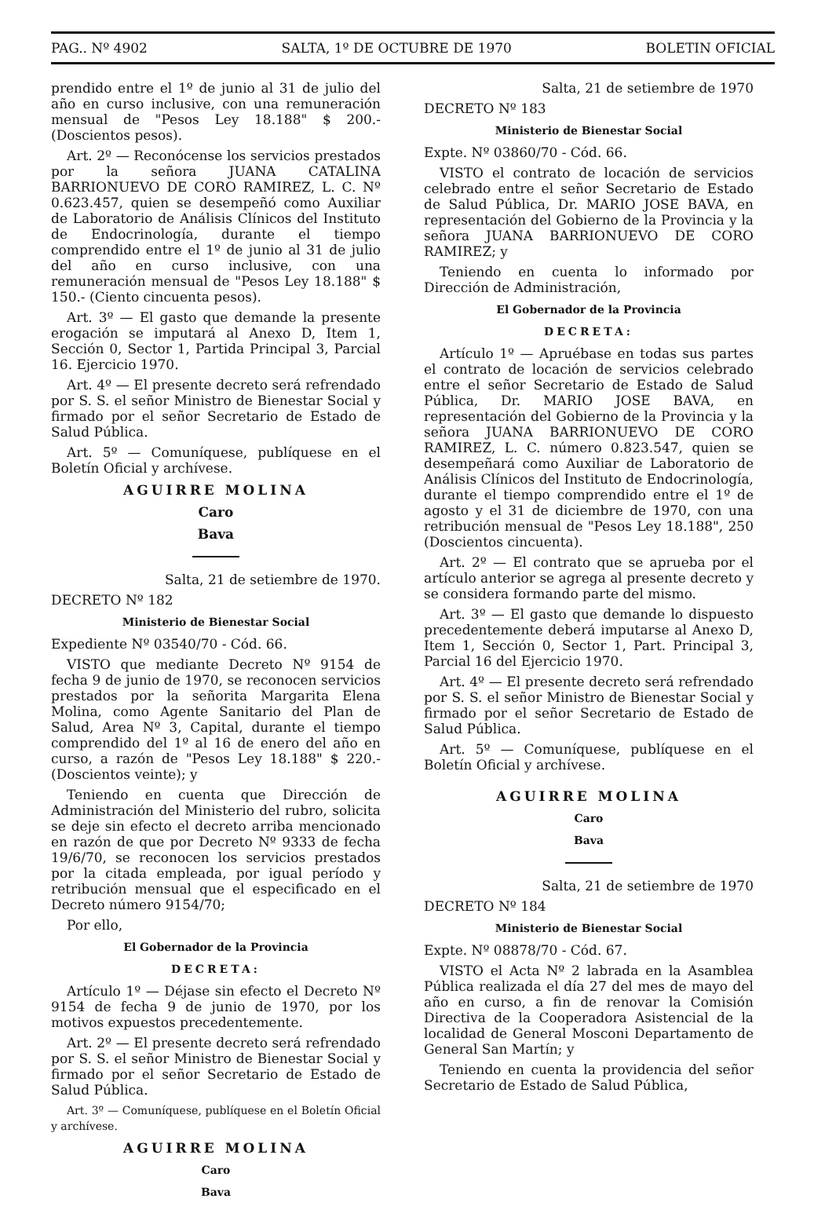PAG.. Nº 4902 SALTA, 1º DE OCTUBRE DE 1970 BOLETIN OFICIAL
prendido entre el 1º de junio al 31 de julio del año en curso inclusive, con una remuneración mensual de "Pesos Ley 18.188" $ 200.- (Doscientos pesos).
Art. 2º — Reconócense los servicios prestados por la señora JUANA CATALINA BARRIONUEVO DE CORO RAMIREZ, L. C. Nº 0.623.457, quien se desempeñó como Auxiliar de Laboratorio de Análisis Clínicos del Instituto de Endocrinología, durante el tiempo comprendido entre el 1º de junio al 31 de julio del año en curso inclusive, con una remuneración mensual de "Pesos Ley 18.188" $ 150.- (Ciento cincuenta pesos).
Art. 3º — El gasto que demande la presente erogación se imputará al Anexo D, Item 1, Sección 0, Sector 1, Partida Principal 3, Parcial 16. Ejercicio 1970.
Art. 4º — El presente decreto será refrendado por S. S. el señor Ministro de Bienestar Social y firmado por el señor Secretario de Estado de Salud Pública.
Art. 5º — Comuníquese, publíquese en el Boletín Oficial y archívese.
AGUIRRE MOLINA
Caro
Bava
Salta, 21 de setiembre de 1970.
DECRETO Nº 182
Ministerio de Bienestar Social
Expediente Nº 03540/70 - Cód. 66.
VISTO que mediante Decreto Nº 9154 de fecha 9 de junio de 1970, se reconocen servicios prestados por la señorita Margarita Elena Molina, como Agente Sanitario del Plan de Salud, Area Nº 3, Capital, durante el tiempo comprendido del 1º al 16 de enero del año en curso, a razón de "Pesos Ley 18.188" $ 220.- (Doscientos veinte); y
Teniendo en cuenta que Dirección de Administración del Ministerio del rubro, solicita se deje sin efecto el decreto arriba mencionado en razón de que por Decreto Nº 9333 de fecha 19/6/70, se reconocen los servicios prestados por la citada empleada, por igual período y retribución mensual que el especificado en el Decreto número 9154/70;
Por ello,
El Gobernador de la Provincia
DECRETA:
Artículo 1º — Déjase sin efecto el Decreto Nº 9154 de fecha 9 de junio de 1970, por los motivos expuestos precedentemente.
Art. 2º — El presente decreto será refrendado por S. S. el señor Ministro de Bienestar Social y firmado por el señor Secretario de Estado de Salud Pública.
Art. 3º — Comuníquese, publíquese en el Boletín Oficial y archívese.
AGUIRRE MOLINA
Caro
Bava
Salta, 21 de setiembre de 1970
DECRETO Nº 183
Ministerio de Bienestar Social
Expte. Nº 03860/70 - Cód. 66.
VISTO el contrato de locación de servicios celebrado entre el señor Secretario de Estado de Salud Pública, Dr. MARIO JOSE BAVA, en representación del Gobierno de la Provincia y la señora JUANA BARRIONUEVO DE CORO RAMIREZ; y
Teniendo en cuenta lo informado por Dirección de Administración,
El Gobernador de la Provincia
DECRETA:
Artículo 1º — Apruébase en todas sus partes el contrato de locación de servicios celebrado entre el señor Secretario de Estado de Salud Pública, Dr. MARIO JOSE BAVA, en representación del Gobierno de la Provincia y la señora JUANA BARRIONUEVO DE CORO RAMIREZ, L. C. número 0.823.547, quien se desempeñará como Auxiliar de Laboratorio de Análisis Clínicos del Instituto de Endocrinología, durante el tiempo comprendido entre el 1º de agosto y el 31 de diciembre de 1970, con una retribución mensual de "Pesos Ley 18.188", 250 (Doscientos cincuenta).
Art. 2º — El contrato que se aprueba por el artículo anterior se agrega al presente decreto y se considera formando parte del mismo.
Art. 3º — El gasto que demande lo dispuesto precedentemente deberá imputarse al Anexo D, Item 1, Sección 0, Sector 1, Part. Principal 3, Parcial 16 del Ejercicio 1970.
Art. 4º — El presente decreto será refrendado por S. S. el señor Ministro de Bienestar Social y firmado por el señor Secretario de Estado de Salud Pública.
Art. 5º — Comuníquese, publíquese en el Boletín Oficial y archívese.
AGUIRRE MOLINA
Caro
Bava
Salta, 21 de setiembre de 1970
DECRETO Nº 184
Ministerio de Bienestar Social
Expte. Nº 08878/70 - Cód. 67.
VISTO el Acta Nº 2 labrada en la Asamblea Pública realizada el día 27 del mes de mayo del año en curso, a fin de renovar la Comisión Directiva de la Cooperadora Asistencial de la localidad de General Mosconi Departamento de General San Martín; y
Teniendo en cuenta la providencia del señor Secretario de Estado de Salud Pública,